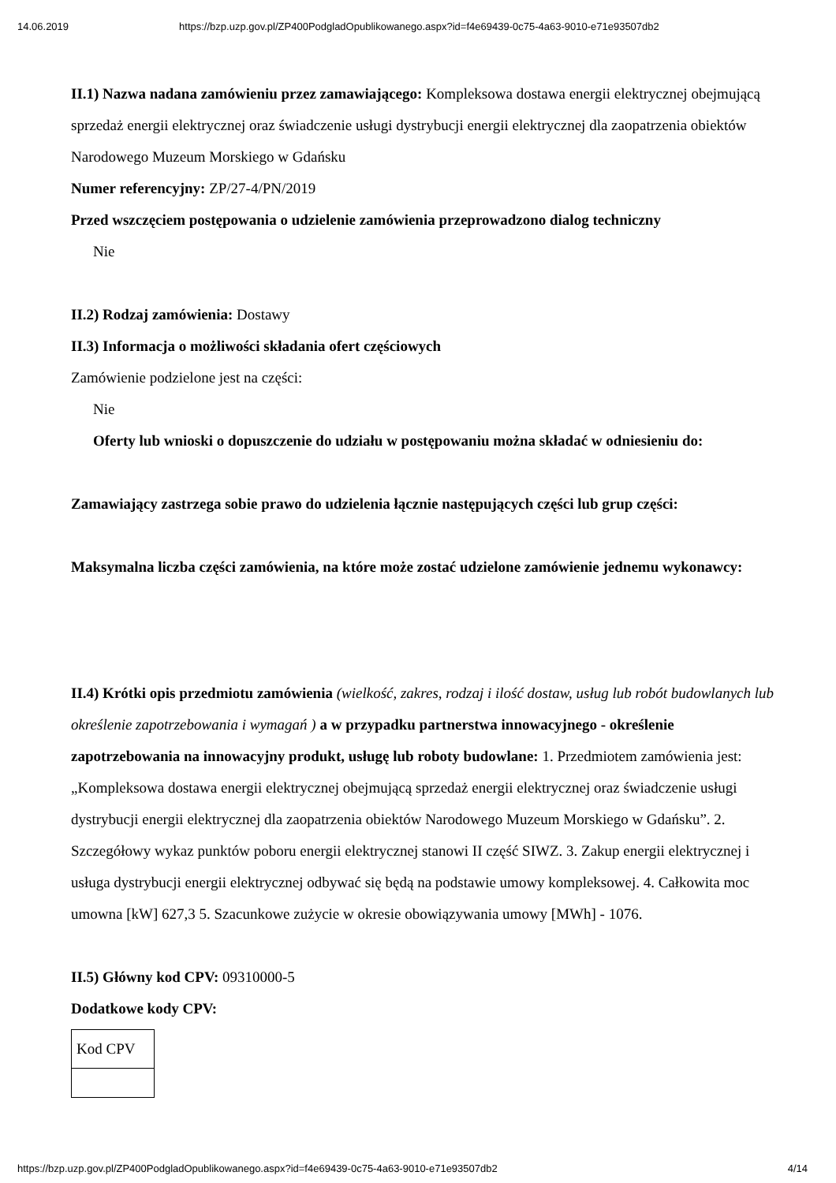14.06.2019 https://bzp.uzp.gov.pl/ZP400PodgladOpublikowanego.aspx?id=f4e69439-0c75-4a63-9010-e71e93507db2
II.1) Nazwa nadana zamówieniu przez zamawiającego: Kompleksowa dostawa energii elektrycznej obejmującą sprzedaż energii elektrycznej oraz świadczenie usługi dystrybucji energii elektrycznej dla zaopatrzenia obiektów Narodowego Muzeum Morskiego w Gdańsku
Numer referencyjny: ZP/27-4/PN/2019
Przed wszczęciem postępowania o udzielenie zamówienia przeprowadzono dialog techniczny
Nie
II.2) Rodzaj zamówienia: Dostawy
II.3) Informacja o możliwości składania ofert częściowych
Zamówienie podzielone jest na części:
Nie
Oferty lub wnioski o dopuszczenie do udziału w postępowaniu można składać w odniesieniu do:
Zamawiający zastrzega sobie prawo do udzielenia łącznie następujących części lub grup części:
Maksymalna liczba części zamówienia, na które może zostać udzielone zamówienie jednemu wykonawcy:
II.4) Krótki opis przedmiotu zamówienia (wielkość, zakres, rodzaj i ilość dostaw, usług lub robót budowlanych lub określenie zapotrzebowania i wymagań ) a w przypadku partnerstwa innowacyjnego - określenie zapotrzebowania na innowacyjny produkt, usługę lub roboty budowlane: 1. Przedmiotem zamówienia jest: „Kompleksowa dostawa energii elektrycznej obejmującą sprzedaż energii elektrycznej oraz świadczenie usługi dystrybucji energii elektrycznej dla zaopatrzenia obiektów Narodowego Muzeum Morskiego w Gdańsku”. 2. Szczegółowy wykaz punktów poboru energii elektrycznej stanowi II część SIWZ. 3. Zakup energii elektrycznej i usługa dystrybucji energii elektrycznej odbywać się będą na podstawie umowy kompleksowej. 4. Całkowita moc umowna [kW] 627,3 5. Szacunkowe zużycie w okresie obowiązywania umowy [MWh] - 1076.
II.5) Główny kod CPV: 09310000-5
Dodatkowe kody CPV:
| Kod CPV |
https://bzp.uzp.gov.pl/ZP400PodgladOpublikowanego.aspx?id=f4e69439-0c75-4a63-9010-e71e93507db2 4/14